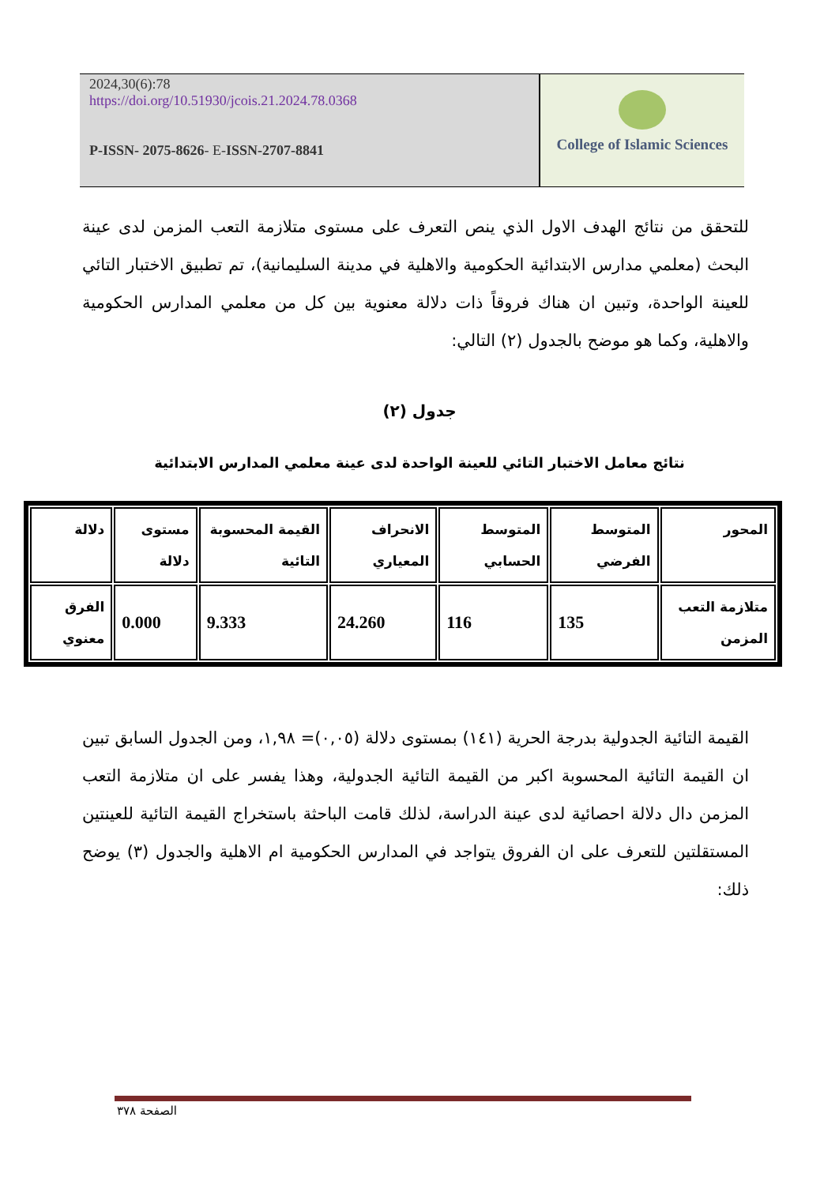2024,30(6):78
https://doi.org/10.51930/jcois.21.2024.78.0368
P-ISSN- 2075-8626- E-ISSN-2707-8841
College of Islamic Sciences
للتحقق من نتائج الهدف الاول الذي ينص التعرف على مستوى متلازمة التعب المزمن لدى عينة البحث (معلمي مدارس الابتدائية الحكومية والاهلية في مدينة السليمانية)، تم تطبيق الاختبار التائي للعينة الواحدة، وتبين ان هناك فروقاً ذات دلالة معنوية بين كل من معلمي المدارس الحكومية والاهلية، وكما هو موضح بالجدول (٢) التالي:
جدول (٢)
نتائج معامل الاختبار التائي للعينة الواحدة لدى عينة معلمي المدارس الابتدائية
| المحور | المتوسط الفرضي | المتوسط الحسابي | الانحراف المعياري | القيمة المحسوبة التائية | مستوى دلالة | دلالة |
| متلازمة التعب المزمن | 135 | 116 | 24.260 | 9.333 | 0.000 | الفرق معنوي |
القيمة التائية الجدولية بدرجة الحرية (١٤١) بمستوى دلالة (٠,٠٥)= ١,٩٨، ومن الجدول السابق تبين ان القيمة التائية المحسوبة اكبر من القيمة التائية الجدولية، وهذا يفسر على ان متلازمة التعب المزمن دال دلالة احصائية لدى عينة الدراسة، لذلك قامت الباحثة باستخراج القيمة التائية للعينتين المستقلتين للتعرف على ان الفروق يتواجد في المدارس الحكومية ام الاهلية والجدول (٣) يوضح ذلك:
الصفحة ٣٧٨